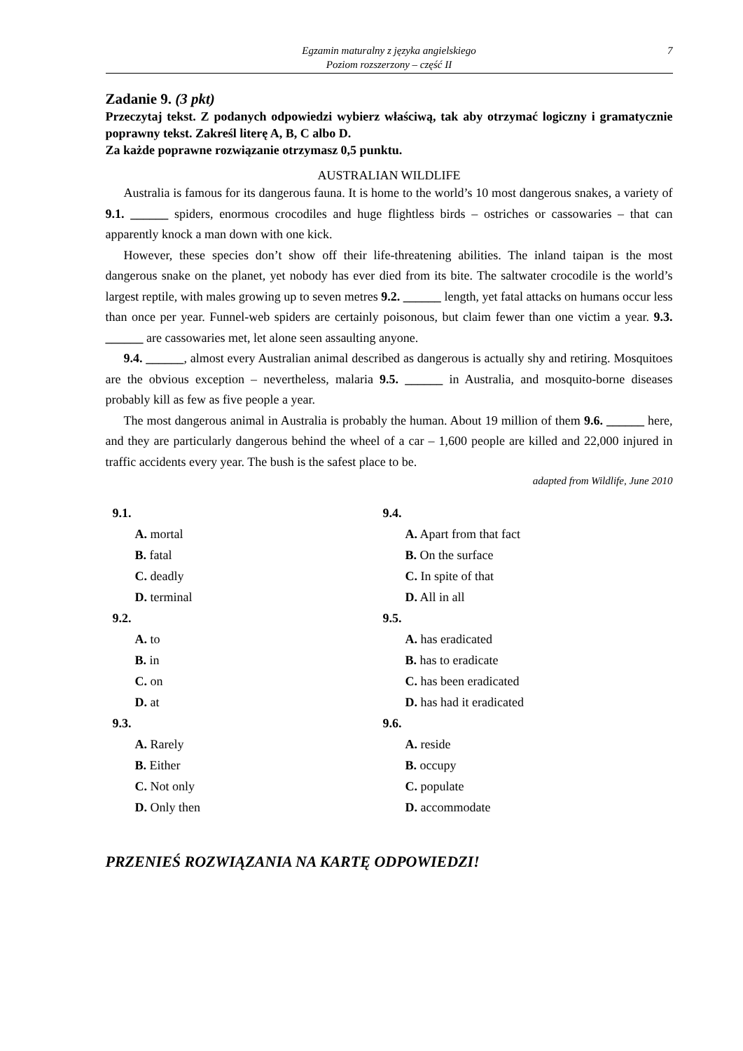Egzamin maturalny z języka angielskiego
Poziom rozszerzony – część II
7
Zadanie 9. (3 pkt)
Przeczytaj tekst. Z podanych odpowiedzi wybierz właściwą, tak aby otrzymać logiczny i gramatycznie poprawny tekst. Zakreśl literę A, B, C albo D.
Za każde poprawne rozwiązanie otrzymasz 0,5 punktu.
AUSTRALIAN WILDLIFE
Australia is famous for its dangerous fauna. It is home to the world’s 10 most dangerous snakes, a variety of 9.1. ______ spiders, enormous crocodiles and huge flightless birds – ostriches or cassowaries – that can apparently knock a man down with one kick.
However, these species don’t show off their life-threatening abilities. The inland taipan is the most dangerous snake on the planet, yet nobody has ever died from its bite. The saltwater crocodile is the world’s largest reptile, with males growing up to seven metres 9.2. ______ length, yet fatal attacks on humans occur less than once per year. Funnel-web spiders are certainly poisonous, but claim fewer than one victim a year. 9.3. ______ are cassowaries met, let alone seen assaulting anyone.
9.4. ______, almost every Australian animal described as dangerous is actually shy and retiring. Mosquitoes are the obvious exception – nevertheless, malaria 9.5. ______ in Australia, and mosquito-borne diseases probably kill as few as five people a year.
The most dangerous animal in Australia is probably the human. About 19 million of them 9.6. ______ here, and they are particularly dangerous behind the wheel of a car – 1,600 people are killed and 22,000 injured in traffic accidents every year. The bush is the safest place to be.
adapted from Wildlife, June 2010
9.1.
A. mortal
B. fatal
C. deadly
D. terminal
9.2.
A. to
B. in
C. on
D. at
9.3.
A. Rarely
B. Either
C. Not only
D. Only then
9.4.
A. Apart from that fact
B. On the surface
C. In spite of that
D. All in all
9.5.
A. has eradicated
B. has to eradicate
C. has been eradicated
D. has had it eradicated
9.6.
A. reside
B. occupy
C. populate
D. accommodate
PRZENIEŚ ROZWIĄZANIA NA KARTĘ ODPOWIEDZI!